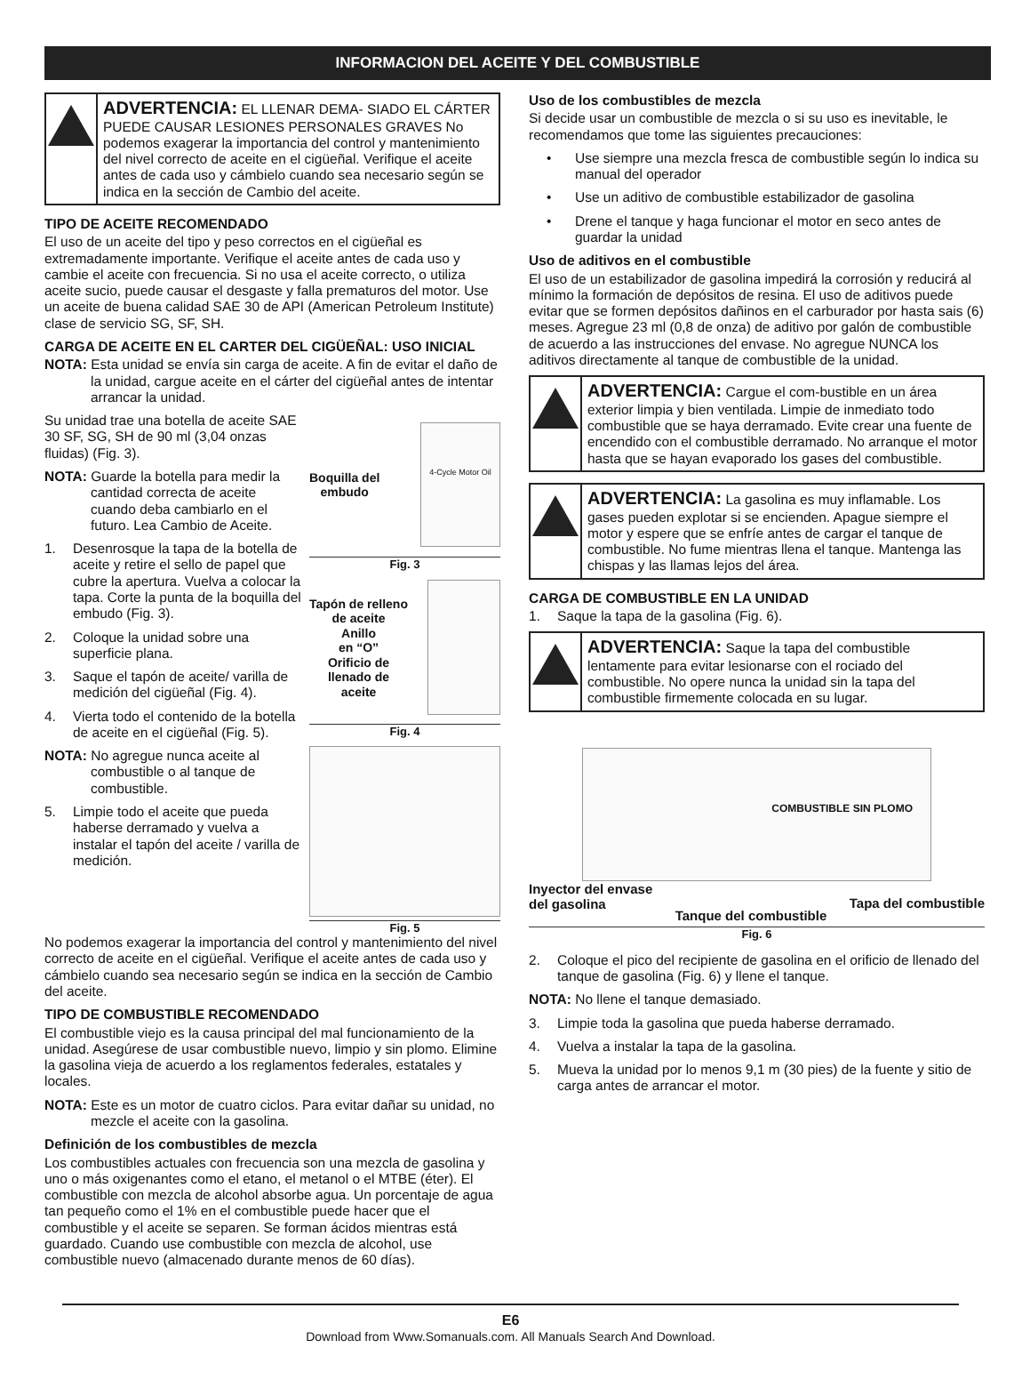INFORMACION DEL ACEITE Y DEL COMBUSTIBLE
ADVERTENCIA: EL LLENAR DEMA- SIADO EL CÁRTER PUEDE CAUSAR LESIONES PERSONALES GRAVES No podemos exagerar la importancia del control y mantenimiento del nivel correcto de aceite en el cigüeñal. Verifique el aceite antes de cada uso y cámbielo cuando sea necesario según se indica en la sección de Cambio del aceite.
TIPO DE ACEITE RECOMENDADO
El uso de un aceite del tipo y peso correctos en el cigüeñal es extremadamente importante. Verifique el aceite antes de cada uso y cambie el aceite con frecuencia. Si no usa el aceite correcto, o utiliza aceite sucio, puede causar el desgaste y falla prematuros del motor. Use un aceite de buena calidad SAE 30 de API (American Petroleum Institute) clase de servicio SG, SF, SH.
CARGA DE ACEITE EN EL CARTER DEL CIGÜEÑAL: USO INICIAL
NOTA: Esta unidad se envía sin carga de aceite. A fin de evitar el daño de la unidad, cargue aceite en el cárter del cigüeñal antes de intentar arrancar la unidad.
Su unidad trae una botella de aceite SAE 30 SF, SG, SH de 90 ml (3,04 onzas fluidas) (Fig. 3).
NOTA: Guarde la botella para medir la cantidad correcta de aceite cuando deba cambiarlo en el futuro. Lea Cambio de Aceite.
1. Desenrosque la tapa de la botella de aceite y retire el sello de papel que cubre la apertura. Vuelva a colocar la tapa. Corte la punta de la boquilla del embudo (Fig. 3).
2. Coloque la unidad sobre una superficie plana.
3. Saque el tapón de aceite/ varilla de medición del cigüeñal (Fig. 4).
4. Vierta todo el contenido de la botella de aceite en el cigüeñal (Fig. 5).
NOTA: No agregue nunca aceite al combustible o al tanque de combustible.
5. Limpie todo el aceite que pueda haberse derramado y vuelva a instalar el tapón del aceite / varilla de medición.
Boquilla del
embudo
4-Cycle Motor Oil
Fig. 3
Tapón de relleno
de aceite
Anillo
en “O”
Orificio de
llenado de
aceite
Fig. 4
Fig. 5
No podemos exagerar la importancia del control y mantenimiento del nivel correcto de aceite en el cigüeñal. Verifique el aceite antes de cada uso y cámbielo cuando sea necesario según se indica en la sección de Cambio del aceite.
TIPO DE COMBUSTIBLE RECOMENDADO
El combustible viejo es la causa principal del mal funcionamiento de la unidad. Asegúrese de usar combustible nuevo, limpio y sin plomo. Elimine la gasolina vieja de acuerdo a los reglamentos federales, estatales y locales.
NOTA: Este es un motor de cuatro ciclos. Para evitar dañar su unidad, no mezcle el aceite con la gasolina.
Definición de los combustibles de mezcla
Los combustibles actuales con frecuencia son una mezcla de gasolina y uno o más oxigenantes como el etano, el metanol o el MTBE (éter). El combustible con mezcla de alcohol absorbe agua. Un porcentaje de agua tan pequeño como el 1% en el combustible puede hacer que el combustible y el aceite se separen. Se forman ácidos mientras está guardado. Cuando use combustible con mezcla de alcohol, use combustible nuevo (almacenado durante menos de 60 días).
Uso de los combustibles de mezcla
Si decide usar un combustible de mezcla o si su uso es inevitable, le recomendamos que tome las siguientes precauciones:
• Use siempre una mezcla fresca de combustible según lo indica su manual del operador
• Use un aditivo de combustible estabilizador de gasolina
• Drene el tanque y haga funcionar el motor en seco antes de guardar la unidad
Uso de aditivos en el combustible
El uso de un estabilizador de gasolina impedirá la corrosión y reducirá al mínimo la formación de depósitos de resina. El uso de aditivos puede evitar que se formen depósitos dañinos en el carburador por hasta sais (6) meses. Agregue 23 ml (0,8 de onza) de aditivo por galón de combustible de acuerdo a las instrucciones del envase. No agregue NUNCA los aditivos directamente al tanque de combustible de la unidad.
ADVERTENCIA: Cargue el com-bustible en un área exterior limpia y bien ventilada. Limpie de inmediato todo combustible que se haya derramado. Evite crear una fuente de encendido con el combustible derramado. No arranque el motor hasta que se hayan evaporado los gases del combustible.
ADVERTENCIA: La gasolina es muy inflamable. Los gases pueden explotar si se encienden. Apague siempre el motor y espere que se enfríe antes de cargar el tanque de combustible. No fume mientras llena el tanque. Mantenga las chispas y las llamas lejos del área.
CARGA DE COMBUSTIBLE EN LA UNIDAD
1. Saque la tapa de la gasolina (Fig. 6).
ADVERTENCIA: Saque la tapa del combustible lentamente para evitar lesionarse con el rociado del combustible. No opere nunca la unidad sin la tapa del combustible firmemente colocada en su lugar.
COMBUSTIBLE SIN PLOMO
Inyector del envase
del gasolina Tanque del combustible Tapa del combustible
Fig. 6
2. Coloque el pico del recipiente de gasolina en el orificio de llenado del tanque de gasolina (Fig. 6) y llene el tanque.
NOTA: No llene el tanque demasiado.
3. Limpie toda la gasolina que pueda haberse derramado.
4. Vuelva a instalar la tapa de la gasolina.
5. Mueva la unidad por lo menos 9,1 m (30 pies) de la fuente y sitio de carga antes de arrancar el motor.
E6
Download from Www.Somanuals.com. All Manuals Search And Download.